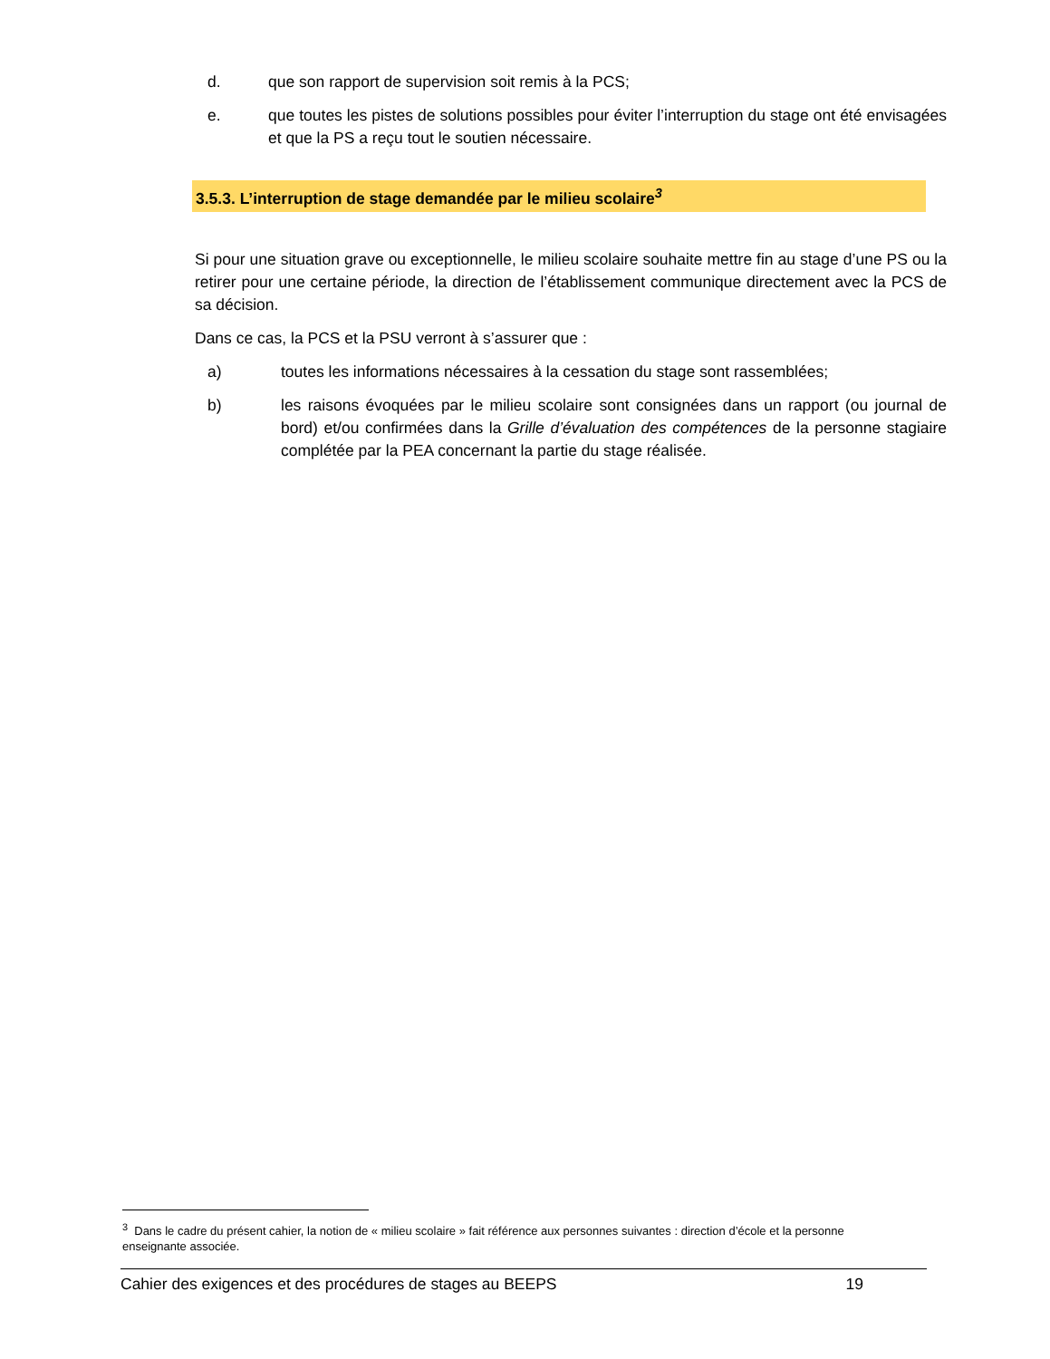d. que son rapport de supervision soit remis à la PCS;
e. que toutes les pistes de solutions possibles pour éviter l’interruption du stage ont été envisagées et que la PS a reçu tout le soutien nécessaire.
3.5.3. L’interruption de stage demandée par le milieu scolaire<sup>3</sup>
Si pour une situation grave ou exceptionnelle, le milieu scolaire souhaite mettre fin au stage d’une PS ou la retirer pour une certaine période, la direction de l’établissement communique directement avec la PCS de sa décision.
Dans ce cas, la PCS et la PSU verront à s’assurer que :
a) toutes les informations nécessaires à la cessation du stage sont rassemblées;
b) les raisons évoquées par le milieu scolaire sont consignées dans un rapport (ou journal de bord) et/ou confirmées dans la Grille d’évaluation des compétences de la personne stagiaire complétée par la PEA concernant la partie du stage réalisée.
<sup>3</sup> Dans le cadre du présent cahier, la notion de « milieu scolaire » fait référence aux personnes suivantes : direction d’école et la personne enseignante associée.
Cahier des exigences et des procédures de stages au BEEPS 19